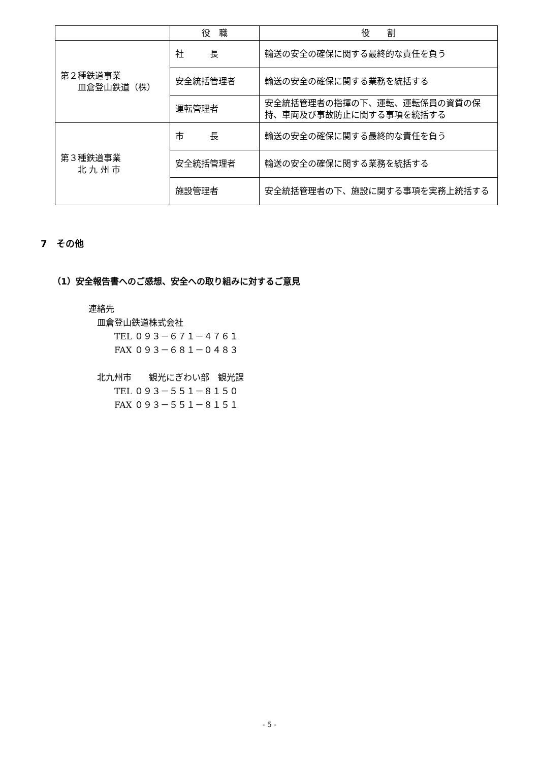| | 役 職 | 役 割 |
| --- | --- | --- |
| 第２種鉄道事業 皿倉登山鉄道（株） | 社 長 | 輸送の安全の確保に関する最終的な責任を負う |
| | 安全統括管理者 | 輸送の安全の確保に関する業務を統括する |
| | 運転管理者 | 安全統括管理者の指揮の下、運転、運転係員の資質の保持、車両及び事故防止に関する事項を統括する |
| 第３種鉄道事業 北 九 州 市 | 市 長 | 輸送の安全の確保に関する最終的な責任を負う |
| | 安全統括管理者 | 輸送の安全の確保に関する業務を統括する |
| | 施設管理者 | 安全統括管理者の下、施設に関する事項を実務上統括する |
7　その他
（1）安全報告書へのご感想、安全への取り組みに対するご意見
連絡先
　皿倉登山鉄道株式会社
　　　TEL ０９３－６７１－４７６１
　　　FAX ０９３－６８１－０４８３
　北九州市　　観光にぎわい部　観光課
　　　TEL ０９３－５５１－８１５０
　　　FAX ０９３－５５１－８１５１
- 5 -